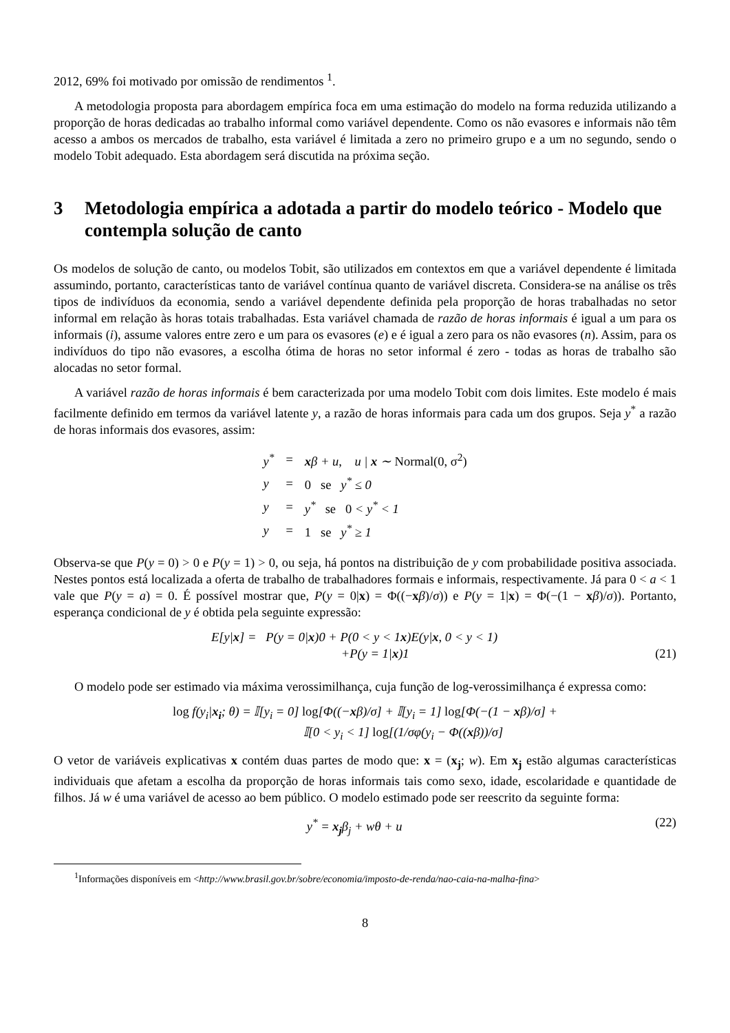2012, 69% foi motivado por omissão de rendimentos <sup>1</sup>.
A metodologia proposta para abordagem empírica foca em uma estimação do modelo na forma reduzida utilizando a proporção de horas dedicadas ao trabalho informal como variável dependente. Como os não evasores e informais não têm acesso a ambos os mercados de trabalho, esta variável é limitada a zero no primeiro grupo e a um no segundo, sendo o modelo Tobit adequado. Esta abordagem será discutida na próxima seção.
3 Metodologia empírica a adotada a partir do modelo teórico - Modelo que contempla solução de canto
Os modelos de solução de canto, ou modelos Tobit, são utilizados em contextos em que a variável dependente é limitada assumindo, portanto, características tanto de variável contínua quanto de variável discreta. Considera-se na análise os três tipos de indivíduos da economia, sendo a variável dependente definida pela proporção de horas trabalhadas no setor informal em relação às horas totais trabalhadas. Esta variável chamada de razão de horas informais é igual a um para os informais (i), assume valores entre zero e um para os evasores (e) e é igual a zero para os não evasores (n). Assim, para os indivíduos do tipo não evasores, a escolha ótima de horas no setor informal é zero - todas as horas de trabalho são alocadas no setor formal.
A variável razão de horas informais é bem caracterizada por uma modelo Tobit com dois limites. Este modelo é mais facilmente definido em termos da variável latente y, a razão de horas informais para cada um dos grupos. Seja y<sup>*</sup> a razão de horas informais dos evasores, assim:
| y<sup>*</sup> | = | x β + u, u / x ∼ Normal(0, σ<sup>2</sup>) |
| y | = | 0 se y<sup>*</sup> ≤ 0 |
| y | = | y<sup>*</sup> se 0 < y<sup>*</sup> < 1 |
| y | = | 1 se y<sup>*</sup> ≥ 1 |
Observa-se que P(y = 0) > 0 e P(y = 1) > 0, ou seja, há pontos na distribuição de y com probabilidade positiva associada. Nestes pontos está localizada a oferta de trabalho de trabalhadores formais e informais, respectivamente. Já para 0 < a < 1 vale que P(y = a) = 0. É possível mostrar que, P(y = 0|x) = Φ((−xβ)/σ)) e P(y = 1|x) = Φ(−(1 − xβ)/σ)). Portanto, esperança condicional de y é obtida pela seguinte expressão:
E[y|x] = P(y = 0|x)0 + P(0 < y < 1x)E(y|x, 0 < y < 1)
+P(y = 1|x)1
(21)
O modelo pode ser estimado via máxima verossimilhança, cuja função de log-verossimilhança é expressa como:
log f(y<sub>i</sub>|x<sub>i</sub>; θ) = 𝕀[y<sub>i</sub> = 0] log[Φ((−xβ)/σ] + 𝕀[y<sub>i</sub> = 1] log[Φ(−(1 − xβ)/σ] +
𝕀[0 < y<sub>i</sub> < 1] log[(1/σφ(y<sub>i</sub> − Φ((xβ))/σ]
O vetor de variáveis explicativas x contém duas partes de modo que: x = (x<sub>j</sub>; w). Em x<sub>j</sub> estão algumas características individuais que afetam a escolha da proporção de horas informais tais como sexo, idade, escolaridade e quantidade de filhos. Já w é uma variável de acesso ao bem público. O modelo estimado pode ser reescrito da seguinte forma:
y<sup>*</sup> = x<sub>j</sub>β<sub>j</sub> + wθ + u (22)
<sup>1</sup> Informações disponíveis em <http://www.brasil.gov.br/sobre/economia/imposto-de-renda/nao-caia-na-malha-fina>
8